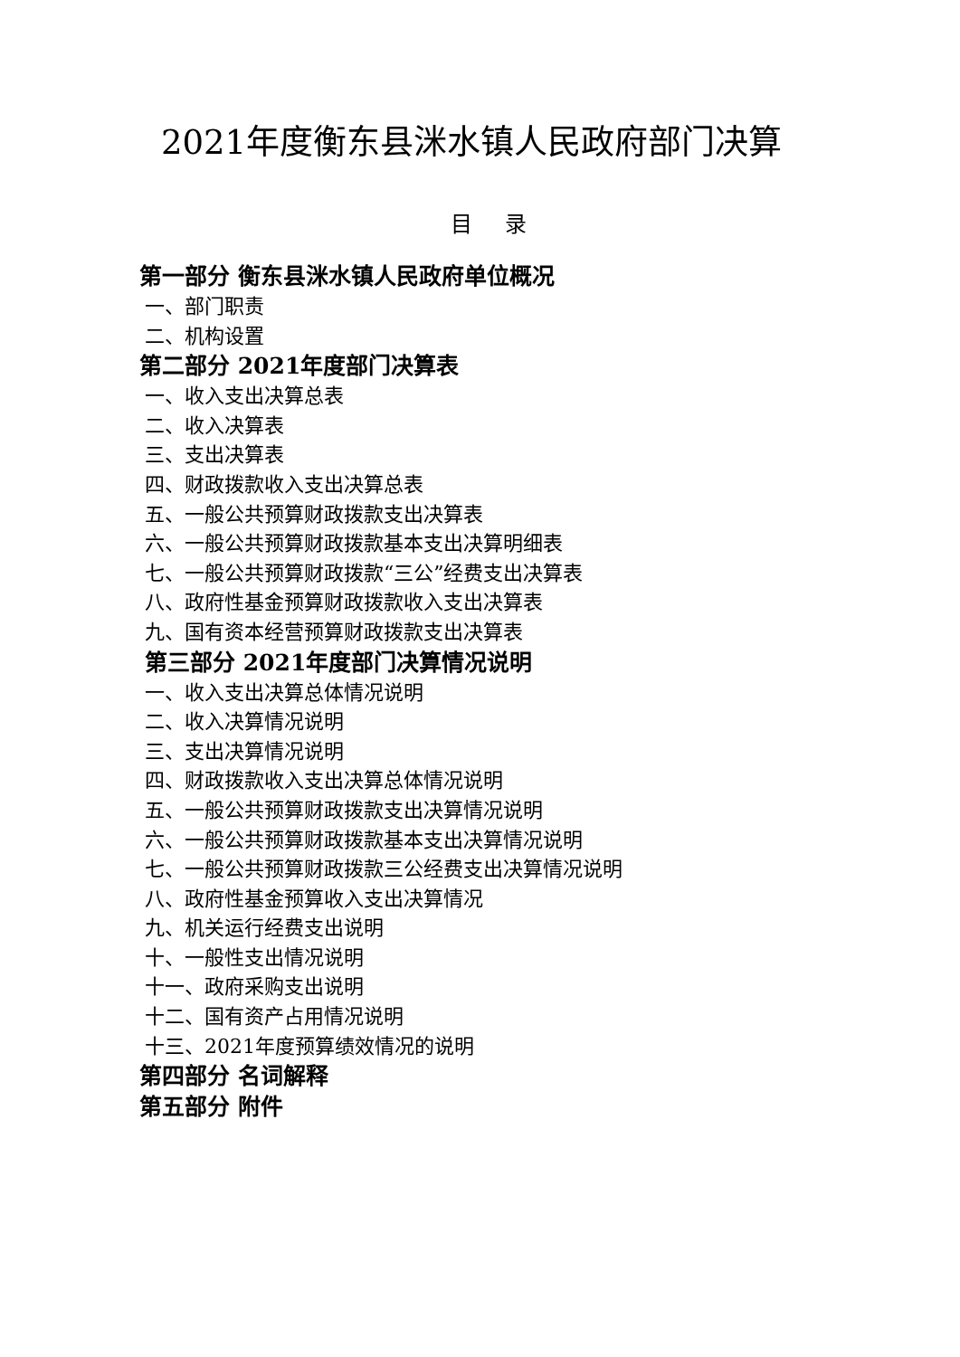2021年度衡东县洣水镇人民政府部门决算
目 录
第一部分 衡东县洣水镇人民政府单位概况
一、部门职责
二、机构设置
第二部分 2021年度部门决算表
一、收入支出决算总表
二、收入决算表
三、支出决算表
四、财政拨款收入支出决算总表
五、一般公共预算财政拨款支出决算表
六、一般公共预算财政拨款基本支出决算明细表
七、一般公共预算财政拨款“三公”经费支出决算表
八、政府性基金预算财政拨款收入支出决算表
九、国有资本经营预算财政拨款支出决算表
第三部分 2021年度部门决算情况说明
一、收入支出决算总体情况说明
二、收入决算情况说明
三、支出决算情况说明
四、财政拨款收入支出决算总体情况说明
五、一般公共预算财政拨款支出决算情况说明
六、一般公共预算财政拨款基本支出决算情况说明
七、一般公共预算财政拨款三公经费支出决算情况说明
八、政府性基金预算收入支出决算情况
九、机关运行经费支出说明
十、一般性支出情况说明
十一、政府采购支出说明
十二、国有资产占用情况说明
十三、2021年度预算绩效情况的说明
第四部分 名词解释
第五部分 附件